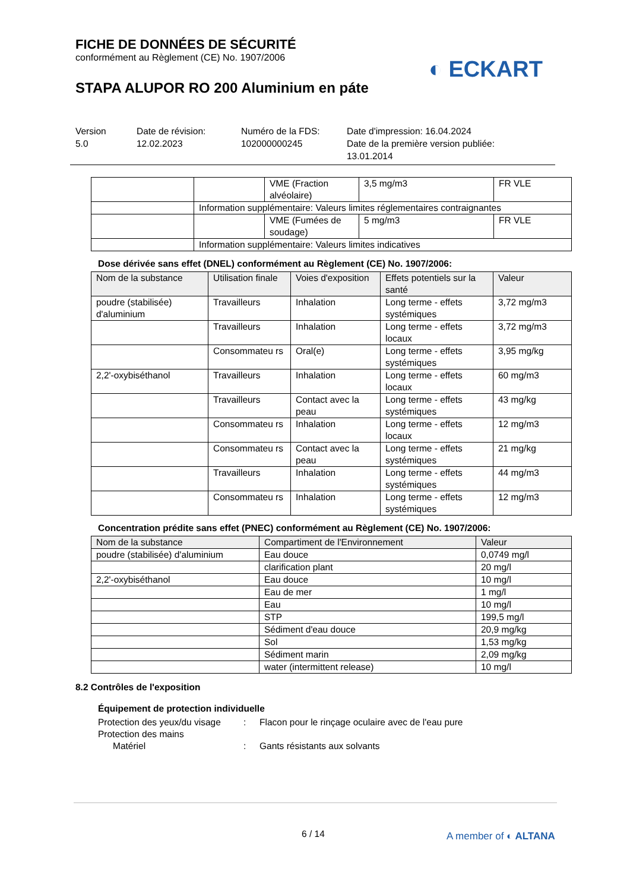FICHE DE DONNÉES DE SÉCURITÉ
conformément au Règlement (CE) No. 1907/2006
STAPA ALUPOR RO 200 Aluminium en páte
◐ ECKART
Version
5.0
Date de révision:
12.02.2023
Numéro de la FDS:
102000000245
Date d'impression: 16.04.2024
Date de la première version publiée:
13.01.2014
| | | VME (Fraction alvéolaire) | 3,5 mg/m3 | FR VLE |
| | Information supplémentaire: Valeurs limites réglementaires contraignantes | | | |
| | | VME (Fumées de soudage) | 5 mg/m3 | FR VLE |
| | Information supplémentaire: Valeurs limites indicatives | | | |
Dose dérivée sans effet (DNEL) conformément au Règlement (CE) No. 1907/2006:
| Nom de la substance | Utilisation finale | Voies d'exposition | Effets potentiels sur la santé | Valeur |
| --- | --- | --- | --- | --- |
| poudre (stabilisée) d'aluminium | Travailleurs | Inhalation | Long terme - effets systémiques | 3,72 mg/m3 |
| | Travailleurs | Inhalation | Long terme - effets locaux | 3,72 mg/m3 |
| | Consommateu rs | Oral(e) | Long terme - effets systémiques | 3,95 mg/kg |
| 2,2'-oxybiséthanol | Travailleurs | Inhalation | Long terme - effets locaux | 60 mg/m3 |
| | Travailleurs | Contact avec la peau | Long terme - effets systémiques | 43 mg/kg |
| | Consommateu rs | Inhalation | Long terme - effets locaux | 12 mg/m3 |
| | Consommateu rs | Contact avec la peau | Long terme - effets systémiques | 21 mg/kg |
| | Travailleurs | Inhalation | Long terme - effets systémiques | 44 mg/m3 |
| | Consommateu rs | Inhalation | Long terme - effets systémiques | 12 mg/m3 |
Concentration prédite sans effet (PNEC) conformément au Règlement (CE) No. 1907/2006:
| Nom de la substance | Compartiment de l'Environnement | Valeur |
| --- | --- | --- |
| poudre (stabilisée) d'aluminium | Eau douce | 0,0749 mg/l |
| | clarification plant | 20 mg/l |
| 2,2'-oxybiséthanol | Eau douce | 10 mg/l |
| | Eau de mer | 1 mg/l |
| | Eau | 10 mg/l |
| | STP | 199,5 mg/l |
| | Sédiment d'eau douce | 20,9 mg/kg |
| | Sol | 1,53 mg/kg |
| | Sédiment marin | 2,09 mg/kg |
| | water (intermittent release) | 10 mg/l |
8.2 Contrôles de l'exposition
Équipement de protection individuelle
Protection des yeux/du visage
: Flacon pour le rinçage oculaire avec de l'eau pure
Protection des mains
Matériel : Gants résistants aux solvants
6 / 14 A member of ◐ ALTANA